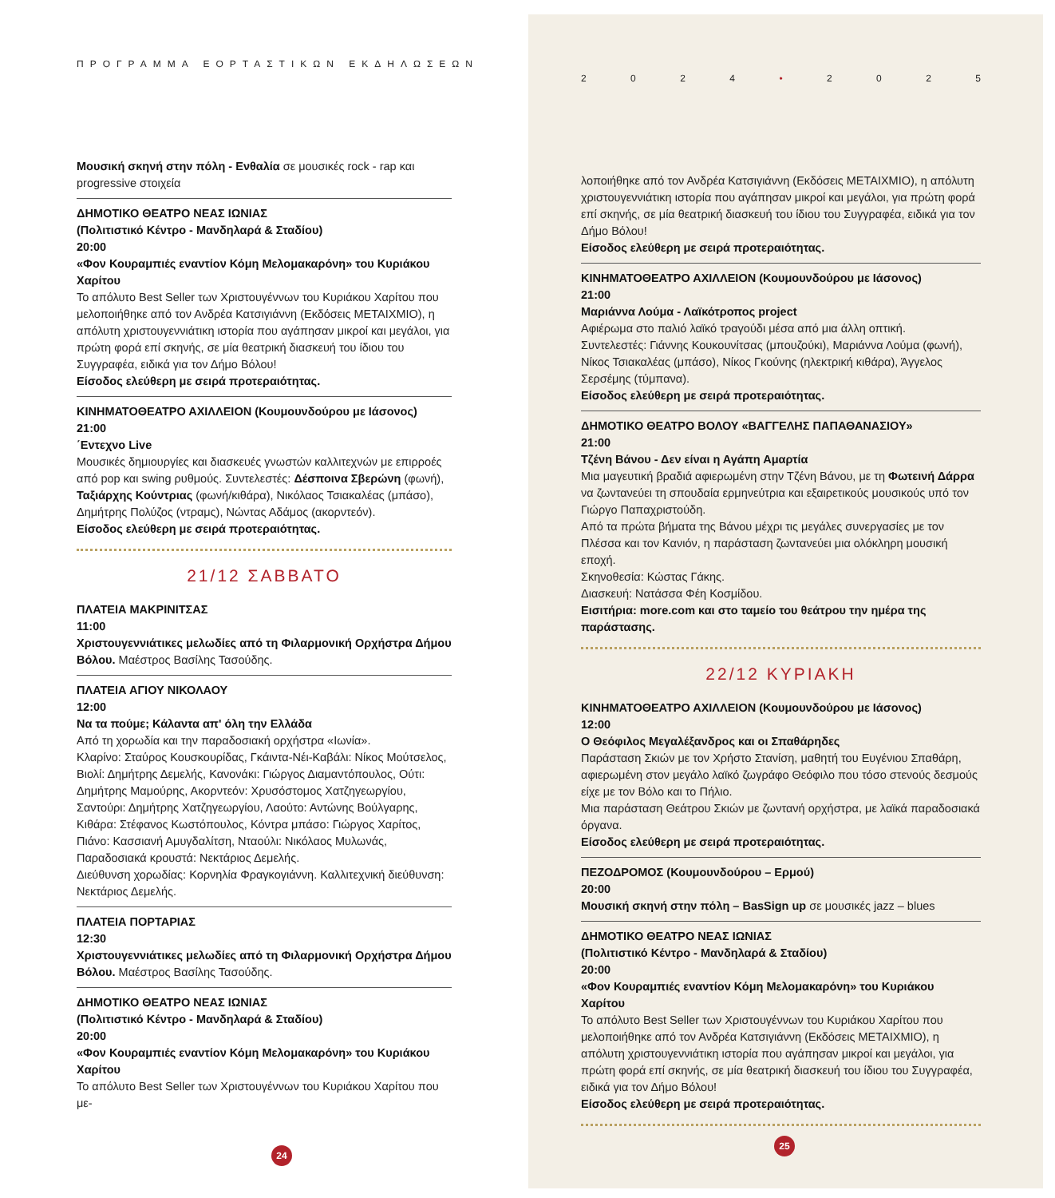ΠΡΟΓΡΑΜΜΑ ΕΟΡΤΑΣΤΙΚΩΝ ΕΚΔΗΛΩΣΕΩΝ
Μουσική σκηνή στην πόλη - Ενθαλία σε μουσικές rock - rap και progressive στοιχεία
ΔΗΜΟΤΙΚΟ ΘΕΑΤΡΟ ΝΕΑΣ ΙΩΝΙΑΣ
(Πολιτιστικό Κέντρο - Μανδηλαρά & Σταδίου)
20:00
«Φον Κουραμπιές εναντίον Κόμη Μελομακαρόνη» του Κυριάκου Χαρίτου
Το απόλυτο Best Seller των Χριστουγέννων του Κυριάκου Χαρίτου που μελοποιήθηκε από τον Ανδρέα Κατσιγιάννη (Εκδόσεις ΜΕΤΑΙΧΜΙΟ), η απόλυτη χριστουγεννιάτικη ιστορία που αγάπησαν μικροί και μεγάλοι, για πρώτη φορά επί σκηνής, σε μία θεατρική διασκευή του ίδιου του Συγγραφέα, ειδικά για τον Δήμο Βόλου!
Είσοδος ελεύθερη με σειρά προτεραιότητας.
ΚΙΝΗΜΑΤΟΘΕΑΤΡΟ ΑΧΙΛΛΕΙΟΝ (Κουμουνδούρου με Ιάσονος)
21:00
΄Εντεχνο Live
Μουσικές δημιουργίες και διασκευές γνωστών καλλιτεχνών με επιρροές από pop και swing ρυθμούς. Συντελεστές: Δέσποινα Σβερώνη (φωνή), Ταξιάρχης Κούντριας (φωνή/κιθάρα), Νικόλαος Τσιακαλέας (μπάσο), Δημήτρης Πολύζος (ντραμς), Νώντας Αδάμος (ακορντεόν).
Είσοδος ελεύθερη με σειρά προτεραιότητας.
21/12 ΣΑΒΒΑΤΟ
ΠΛΑΤΕΙΑ ΜΑΚΡΙΝΙΤΣΑΣ
11:00
Χριστουγεννιάτικες μελωδίες από τη Φιλαρμονική Ορχήστρα Δήμου Βόλου. Μαέστρος Βασίλης Τασούδης.
ΠΛΑΤΕΙΑ ΑΓΙΟΥ ΝΙΚΟΛΑΟΥ
12:00
Να τα πούμε; Κάλαντα απ' όλη την Ελλάδα
Από τη χορωδία και την παραδοσιακή ορχήστρα «Ιωνία».
Κλαρίνο: Σταύρος Κουσκουρίδας, Γκάιντα-Νέι-Καβάλι: Νίκος Μούτσελος, Βιολί: Δημήτρης Δεμελής, Κανονάκι: Γιώργος Διαμαντόπουλος, Ούτι: Δημήτρης Μαμούρης, Ακορντεόν: Χρυσόστομος Χατζηγεωργίου, Σαντούρι: Δημήτρης Χατζηγεωργίου, Λαούτο: Αντώνης Βούλγαρης, Κιθάρα: Στέφανος Κωστόπουλος, Κόντρα μπάσο: Γιώργος Χαρίτος, Πιάνο: Κασσιανή Αμυγδαλίτση, Νταούλι: Νικόλαος Μυλωνάς, Παραδοσιακά κρουστά: Νεκτάριος Δεμελής.
Διεύθυνση χορωδίας: Κορνηλία Φραγκογιάννη. Καλλιτεχνική διεύθυνση: Νεκτάριος Δεμελής.
ΠΛΑΤΕΙΑ ΠΟΡΤΑΡΙΑΣ
12:30
Χριστουγεννιάτικες μελωδίες από τη Φιλαρμονική Ορχήστρα Δήμου Βόλου. Μαέστρος Βασίλης Τασούδης.
ΔΗΜΟΤΙΚΟ ΘΕΑΤΡΟ ΝΕΑΣ ΙΩΝΙΑΣ
(Πολιτιστικό Κέντρο - Μανδηλαρά & Σταδίου)
20:00
«Φον Κουραμπιές εναντίον Κόμη Μελομακαρόνη» του Κυριάκου Χαρίτου
Το απόλυτο Best Seller των Χριστουγέννων του Κυριάκου Χαρίτου που με-
24
2024 • 2025
λοποιήθηκε από τον Ανδρέα Κατσιγιάννη (Εκδόσεις ΜΕΤΑΙΧΜΙΟ), η απόλυτη χριστουγεννιάτικη ιστορία που αγάπησαν μικροί και μεγάλοι, για πρώτη φορά επί σκηνής, σε μία θεατρική διασκευή του ίδιου του Συγγραφέα, ειδικά για τον Δήμο Βόλου!
Είσοδος ελεύθερη με σειρά προτεραιότητας.
ΚΙΝΗΜΑΤΟΘΕΑΤΡΟ ΑΧΙΛΛΕΙΟΝ (Κουμουνδούρου με Ιάσονος)
21:00
Μαριάννα Λούμα - Λαϊκότροπος project
Αφιέρωμα στο παλιό λαϊκό τραγούδι μέσα από μια άλλη οπτική.
Συντελεστές: Γιάννης Κουκουνίτσας (μπουζούκι), Μαριάννα Λούμα (φωνή), Νίκος Τσιακαλέας (μπάσο), Νίκος Γκούνης (ηλεκτρική κιθάρα), Άγγελος Σερσέμης (τύμπανα).
Είσοδος ελεύθερη με σειρά προτεραιότητας.
ΔΗΜΟΤΙΚΟ ΘΕΑΤΡΟ ΒΟΛΟΥ «ΒΑΓΓΕΛΗΣ ΠΑΠΑΘΑΝΑΣΙΟΥ»
21:00
Τζένη Βάνου - Δεν είναι η Αγάπη Αμαρτία
Μια μαγευτική βραδιά αφιερωμένη στην Τζένη Βάνου, με τη Φωτεινή Δάρρα να ζωντανεύει τη σπουδαία ερμηνεύτρια και εξαιρετικούς μουσικούς υπό τον Γιώργο Παπαχριστούδη.
Από τα πρώτα βήματα της Βάνου μέχρι τις μεγάλες συνεργασίες με τον Πλέσσα και τον Κανιόν, η παράσταση ζωντανεύει μια ολόκληρη μουσική εποχή.
Σκηνοθεσία: Κώστας Γάκης.
Διασκευή: Νατάσσα Φέη Κοσμίδου.
Εισιτήρια: more.com και στο ταμείο του θεάτρου την ημέρα της παράστασης.
22/12 ΚΥΡΙΑΚΗ
ΚΙΝΗΜΑΤΟΘΕΑΤΡΟ ΑΧΙΛΛΕΙΟΝ (Κουμουνδούρου με Ιάσονος)
12:00
Ο Θεόφιλος Μεγαλέξανδρος και οι Σπαθάρηδες
Παράσταση Σκιών με τον Χρήστο Στανίση, μαθητή του Ευγένιου Σπαθάρη, αφιερωμένη στον μεγάλο λαϊκό ζωγράφο Θεόφιλο που τόσο στενούς δεσμούς είχε με τον Βόλο και το Πήλιο.
Μια παράσταση Θεάτρου Σκιών με ζωντανή ορχήστρα, με λαϊκά παραδοσιακά όργανα.
Είσοδος ελεύθερη με σειρά προτεραιότητας.
ΠΕΖΟΔΡΟΜΟΣ (Κουμουνδούρου – Ερμού)
20:00
Μουσική σκηνή στην πόλη – BasSign up σε μουσικές jazz – blues
ΔΗΜΟΤΙΚΟ ΘΕΑΤΡΟ ΝΕΑΣ ΙΩΝΙΑΣ
(Πολιτιστικό Κέντρο - Μανδηλαρά & Σταδίου)
20:00
«Φον Κουραμπιές εναντίον Κόμη Μελομακαρόνη» του Κυριάκου Χαρίτου
Το απόλυτο Best Seller των Χριστουγέννων του Κυριάκου Χαρίτου που μελοποιήθηκε από τον Ανδρέα Κατσιγιάννη (Εκδόσεις ΜΕΤΑΙΧΜΙΟ), η απόλυτη χριστουγεννιάτικη ιστορία που αγάπησαν μικροί και μεγάλοι, για πρώτη φορά επί σκηνής, σε μία θεατρική διασκευή του ίδιου του Συγγραφέα, ειδικά για τον Δήμο Βόλου!
Είσοδος ελεύθερη με σειρά προτεραιότητας.
25